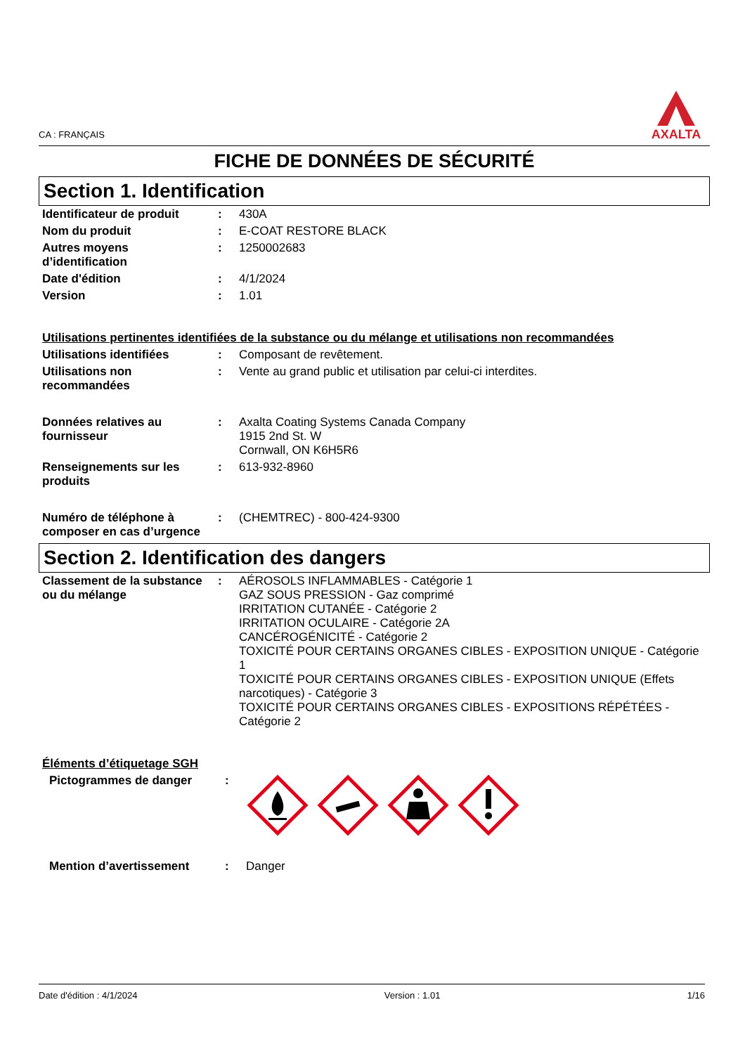CA : FRANÇAIS
AXALTA
FICHE DE DONNÉES DE SÉCURITÉ
Section 1. Identification
| Identificateur de produit | : | 430A |
| Nom du produit | : | E-COAT RESTORE BLACK |
| Autres moyens d’identification | : | 1250002683 |
| Date d'édition | : | 4/1/2024 |
| Version | : | 1.01 |
Utilisations pertinentes identifiées de la substance ou du mélange et utilisations non recommandées
| Utilisations identifiées | : | Composant de revêtement. |
| Utilisations non recommandées | : | Vente au grand public et utilisation par celui-ci interdites. |
| Données relatives au fournisseur | : | Axalta Coating Systems Canada Company 1915 2nd St. W Cornwall, ON K6H5R6 |
| Renseignements sur les produits | : | 613-932-8960 |
| Numéro de téléphone à composer en cas d’urgence | : | (CHEMTREC) - 800-424-9300 |
Section 2. Identification des dangers
| Classement de la substance ou du mélange | : | AÉROSOLS INFLAMMABLES - Catégorie 1 GAZ SOUS PRESSION - Gaz comprimé IRRITATION CUTANÉE - Catégorie 2 IRRITATION OCULAIRE - Catégorie 2A CANCÉROGÉNICITÉ - Catégorie 2 TOXICITÉ POUR CERTAINS ORGANES CIBLES - EXPOSITION UNIQUE - Catégorie 1 TOXICITÉ POUR CERTAINS ORGANES CIBLES - EXPOSITION UNIQUE (Effets narcotiques) - Catégorie 3 TOXICITÉ POUR CERTAINS ORGANES CIBLES - EXPOSITIONS RÉPÉTÉES - Catégorie 2 |
Éléments d’étiquetage SGH
| Pictogrammes de danger | : | |
| Mention d’avertissement | : | Danger |
Date d'édition : 4/1/2024 Version : 1.01 1/16